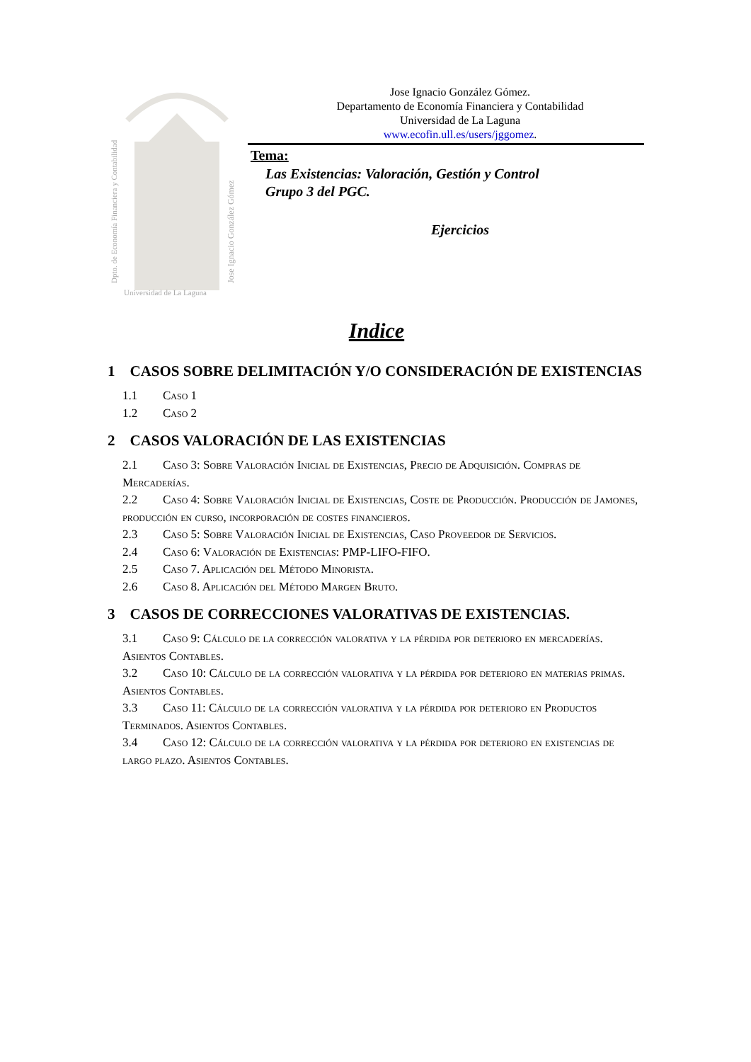Dpto. de Economía Financiera y Contabilidad
Jose Ignacio González Gómez
Universidad de La Laguna
Jose Ignacio González Gómez.
Departamento de Economía Financiera y Contabilidad
Universidad de La Laguna
www.ecofin.ull.es/users/jggomez.
Tema:
Las Existencias: Valoración, Gestión y Control
Grupo 3 del PGC.
Ejercicios
Indice
1 CASOS SOBRE DELIMITACIÓN Y/O CONSIDERACIÓN DE EXISTENCIAS
1.1 Caso 1
1.2 Caso 2
2 CASOS VALORACIÓN DE LAS EXISTENCIAS
2.1 Caso 3: Sobre Valoración Inicial de Existencias, Precio de Adquisición. Compras de Mercaderías.
2.2 Caso 4: Sobre Valoración Inicial de Existencias, Coste de Producción. Producción de Jamones, producción en curso, incorporación de costes financieros.
2.3 Caso 5: Sobre Valoración Inicial de Existencias, Caso Proveedor de Servicios.
2.4 Caso 6: Valoración de Existencias: PMP-LIFO-FIFO.
2.5 Caso 7. Aplicación del Método Minorista.
2.6 Caso 8. Aplicación del Método Margen Bruto.
3 CASOS DE CORRECCIONES VALORATIVAS DE EXISTENCIAS.
3.1 Caso 9: Cálculo de la corrección valorativa y la pérdida por deterioro en mercaderías. Asientos Contables.
3.2 Caso 10: Cálculo de la corrección valorativa y la pérdida por deterioro en materias primas. Asientos Contables.
3.3 Caso 11: Cálculo de la corrección valorativa y la pérdida por deterioro en Productos Terminados. Asientos Contables.
3.4 Caso 12: Cálculo de la corrección valorativa y la pérdida por deterioro en existencias de largo plazo. Asientos Contables.